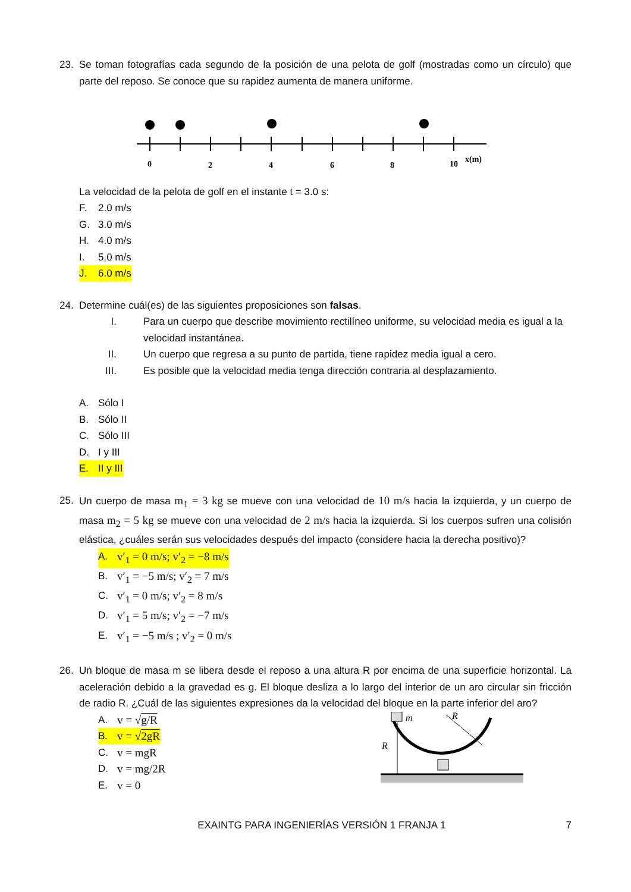23. Se toman fotografías cada segundo de la posición de una pelota de golf (mostradas como un círculo) que parte del reposo. Se conoce que su rapidez aumenta de manera uniforme.
0
2
4
6
8
10
x(m)
La velocidad de la pelota de golf en el instante t = 3.0 s:
F. 2.0 m/s
G. 3.0 m/s
H. 4.0 m/s
I. 5.0 m/s
J. 6.0 m/s
24. Determine cuál(es) de las siguientes proposiciones son falsas.
I. Para un cuerpo que describe movimiento rectilíneo uniforme, su velocidad media es igual a la velocidad instantánea.
II. Un cuerpo que regresa a su punto de partida, tiene rapidez media igual a cero.
III. Es posible que la velocidad media tenga dirección contraria al desplazamiento.
A. Sólo I
B. Sólo II
C. Sólo III
D. I y III
E. II y III
25. Un cuerpo de masa m<sub>1</sub> = 3 kg se mueve con una velocidad de 10 m/s hacia la izquierda, y un cuerpo de masa m<sub>2</sub> = 5 kg se mueve con una velocidad de 2 m/s hacia la izquierda. Si los cuerpos sufren una colisión elástica, ¿cuáles serán sus velocidades después del impacto (considere hacia la derecha positivo)?
A. v′<sub>1</sub> = 0 m/s; v′<sub>2</sub> = −8 m/s
B. v′<sub>1</sub> = −5 m/s; v′<sub>2</sub> = 7 m/s
C. v′<sub>1</sub> = 0 m/s; v′<sub>2</sub> = 8 m/s
D. v′<sub>1</sub> = 5 m/s; v′<sub>2</sub> = −7 m/s
E. v′<sub>1</sub> = −5 m/s ; v′<sub>2</sub> = 0 m/s
26. Un bloque de masa m se libera desde el reposo a una altura R por encima de una superficie horizontal. La aceleración debido a la gravedad es g. El bloque desliza a lo largo del interior de un aro circular sin fricción de radio R. ¿Cuál de las siguientes expresiones da la velocidad del bloque en la parte inferior del aro?
A. v = √g/R
B. v = √2gR
C. v = mgR
D. v = mg/2R
E. v = 0
m
R
R
EXAINTG PARA INGENIERÍAS VERSIÓN 1 FRANJA 1 7